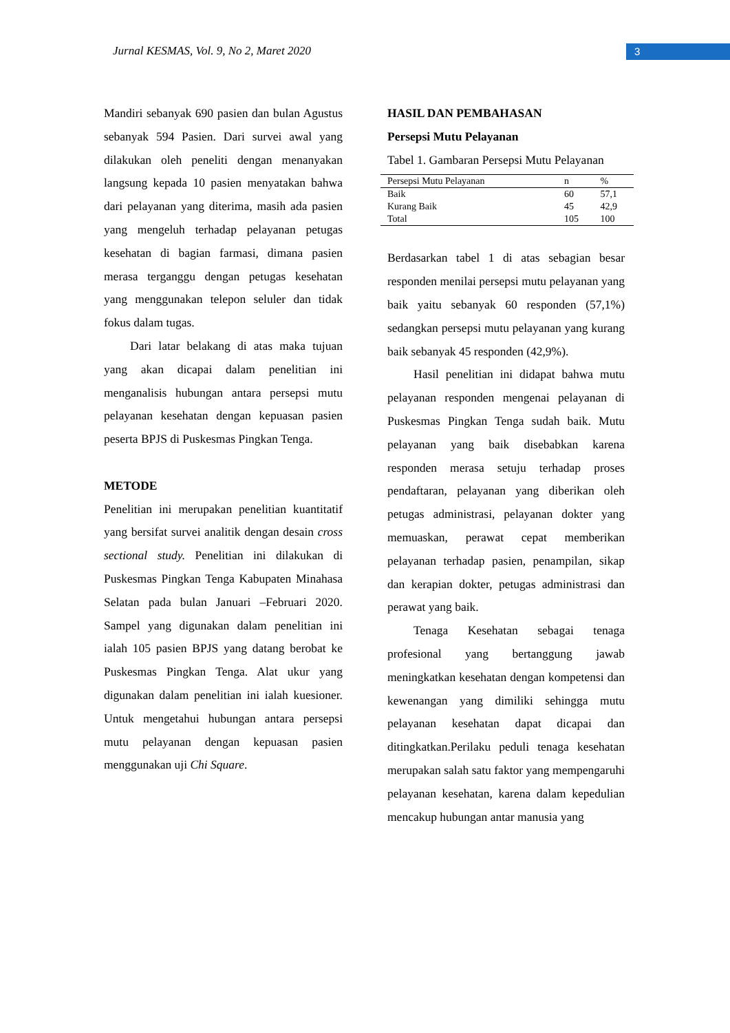Jurnal KESMAS, Vol. 9, No 2, Maret 2020 3
Mandiri sebanyak 690 pasien dan bulan Agustus sebanyak 594 Pasien. Dari survei awal yang dilakukan oleh peneliti dengan menanyakan langsung kepada 10 pasien menyatakan bahwa dari pelayanan yang diterima, masih ada pasien yang mengeluh terhadap pelayanan petugas kesehatan di bagian farmasi, dimana pasien merasa terganggu dengan petugas kesehatan yang menggunakan telepon seluler dan tidak fokus dalam tugas.
Dari latar belakang di atas maka tujuan yang akan dicapai dalam penelitian ini menganalisis hubungan antara persepsi mutu pelayanan kesehatan dengan kepuasan pasien peserta BPJS di Puskesmas Pingkan Tenga.
METODE
Penelitian ini merupakan penelitian kuantitatif yang bersifat survei analitik dengan desain cross sectional study. Penelitian ini dilakukan di Puskesmas Pingkan Tenga Kabupaten Minahasa Selatan pada bulan Januari –Februari 2020. Sampel yang digunakan dalam penelitian ini ialah 105 pasien BPJS yang datang berobat ke Puskesmas Pingkan Tenga. Alat ukur yang digunakan dalam penelitian ini ialah kuesioner. Untuk mengetahui hubungan antara persepsi mutu pelayanan dengan kepuasan pasien menggunakan uji Chi Square.
HASIL DAN PEMBAHASAN
Persepsi Mutu Pelayanan
Tabel 1. Gambaran Persepsi Mutu Pelayanan
| Persepsi Mutu Pelayanan | n | % |
| --- | --- | --- |
| Baik | 60 | 57,1 |
| Kurang Baik | 45 | 42,9 |
| Total | 105 | 100 |
Berdasarkan tabel 1 di atas sebagian besar responden menilai persepsi mutu pelayanan yang baik yaitu sebanyak 60 responden (57,1%) sedangkan persepsi mutu pelayanan yang kurang baik sebanyak 45 responden (42,9%).
Hasil penelitian ini didapat bahwa mutu pelayanan responden mengenai pelayanan di Puskesmas Pingkan Tenga sudah baik. Mutu pelayanan yang baik disebabkan karena responden merasa setuju terhadap proses pendaftaran, pelayanan yang diberikan oleh petugas administrasi, pelayanan dokter yang memuaskan, perawat cepat memberikan pelayanan terhadap pasien, penampilan, sikap dan kerapian dokter, petugas administrasi dan perawat yang baik.
Tenaga Kesehatan sebagai tenaga profesional yang bertanggung jawab meningkatkan kesehatan dengan kompetensi dan kewenangan yang dimiliki sehingga mutu pelayanan kesehatan dapat dicapai dan ditingkatkan.Perilaku peduli tenaga kesehatan merupakan salah satu faktor yang mempengaruhi pelayanan kesehatan, karena dalam kepedulian mencakup hubungan antar manusia yang